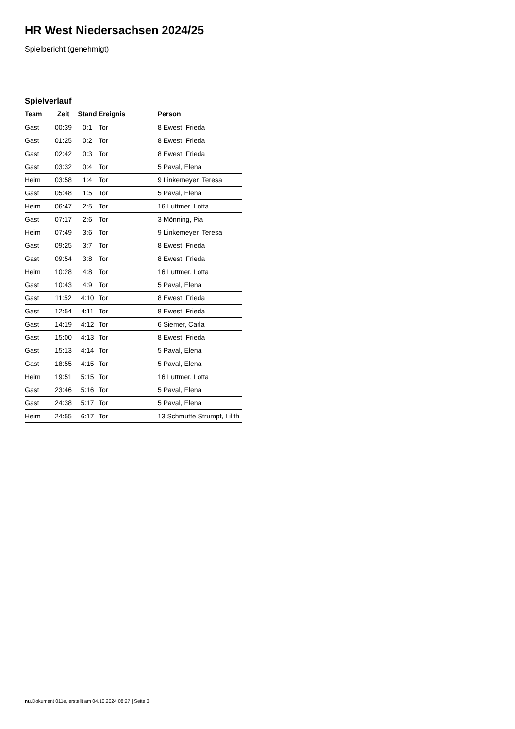HR West Niedersachsen 2024/25
Spielbericht (genehmigt)
Spielverlauf
| Team | Zeit | Stand | Ereignis | Person |
| --- | --- | --- | --- | --- |
| Gast | 00:39 | 0:1 | Tor | 8 Ewest, Frieda |
| Gast | 01:25 | 0:2 | Tor | 8 Ewest, Frieda |
| Gast | 02:42 | 0:3 | Tor | 8 Ewest, Frieda |
| Gast | 03:32 | 0:4 | Tor | 5 Paval, Elena |
| Heim | 03:58 | 1:4 | Tor | 9 Linkemeyer, Teresa |
| Gast | 05:48 | 1:5 | Tor | 5 Paval, Elena |
| Heim | 06:47 | 2:5 | Tor | 16 Luttmer, Lotta |
| Gast | 07:17 | 2:6 | Tor | 3 Mönning, Pia |
| Heim | 07:49 | 3:6 | Tor | 9 Linkemeyer, Teresa |
| Gast | 09:25 | 3:7 | Tor | 8 Ewest, Frieda |
| Gast | 09:54 | 3:8 | Tor | 8 Ewest, Frieda |
| Heim | 10:28 | 4:8 | Tor | 16 Luttmer, Lotta |
| Gast | 10:43 | 4:9 | Tor | 5 Paval, Elena |
| Gast | 11:52 | 4:10 | Tor | 8 Ewest, Frieda |
| Gast | 12:54 | 4:11 | Tor | 8 Ewest, Frieda |
| Gast | 14:19 | 4:12 | Tor | 6 Siemer, Carla |
| Gast | 15:00 | 4:13 | Tor | 8 Ewest, Frieda |
| Gast | 15:13 | 4:14 | Tor | 5 Paval, Elena |
| Gast | 18:55 | 4:15 | Tor | 5 Paval, Elena |
| Heim | 19:51 | 5:15 | Tor | 16 Luttmer, Lotta |
| Gast | 23:46 | 5:16 | Tor | 5 Paval, Elena |
| Gast | 24:38 | 5:17 | Tor | 5 Paval, Elena |
| Heim | 24:55 | 6:17 | Tor | 13 Schmutte Strumpf, Lilith |
nu.Dokument 011e, erstellt am 04.10.2024 08:27 | Seite 3